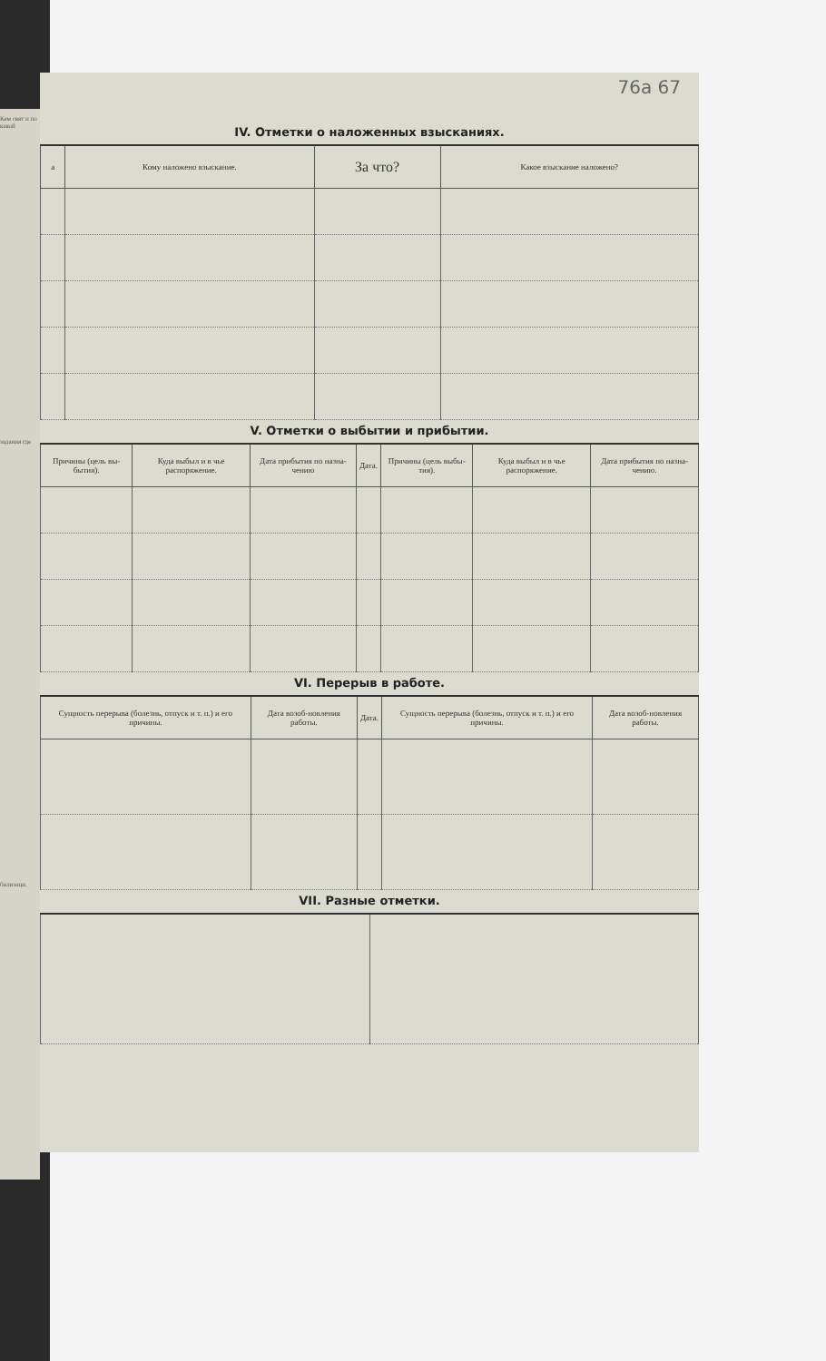Кем свят и по какой
задания где
билизаци.
76а 67
IV. Отметки о наложенных взысканиях.
| а | Кому наложено взыскание. | За что? | Какое взыскание наложено? |
| --- | --- | --- | --- |
V. Отметки о выбытии и прибытии.
| Причины (цель вы-бытия). | Куда выбыл и в чье распоряжение. | Дата прибытия по назна-чению | Дата. | Причины (цель выбы-тия). | Куда выбыл и в чье распоряжение. | Дата прибытия по назна-чению. |
| --- | --- | --- | --- | --- | --- | --- |
VI. Перерыв в работе.
| Сущность перерыва (болезнь, отпуск и т. п.) и его причины. | Дата возоб-новления работы. | Дата. | Сущность перерыва (болезнь, отпуск и т. п.) и его причины. | Дата возоб-новления работы. |
| --- | --- | --- | --- | --- |
VII. Разные отметки.